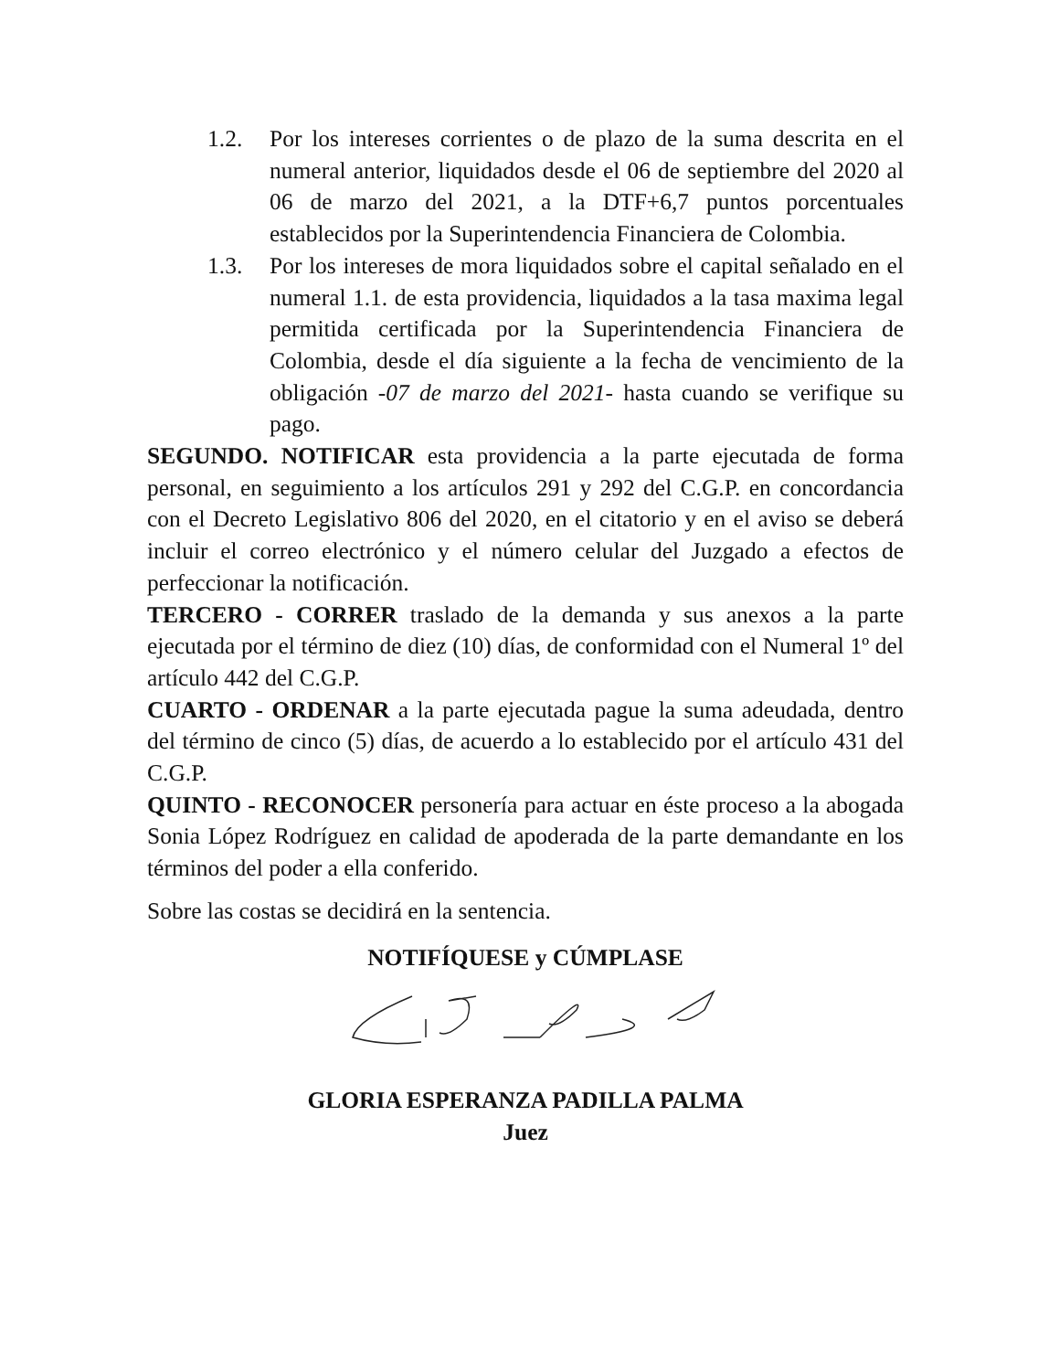1.2. Por los intereses corrientes o de plazo de la suma descrita en el numeral anterior, liquidados desde el 06 de septiembre del 2020 al 06 de marzo del 2021, a la DTF+6,7 puntos porcentuales establecidos por la Superintendencia Financiera de Colombia.
1.3. Por los intereses de mora liquidados sobre el capital señalado en el numeral 1.1. de esta providencia, liquidados a la tasa maxima legal permitida certificada por la Superintendencia Financiera de Colombia, desde el día siguiente a la fecha de vencimiento de la obligación -07 de marzo del 2021- hasta cuando se verifique su pago.
SEGUNDO. NOTIFICAR esta providencia a la parte ejecutada de forma personal, en seguimiento a los artículos 291 y 292 del C.G.P. en concordancia con el Decreto Legislativo 806 del 2020, en el citatorio y en el aviso se deberá incluir el correo electrónico y el número celular del Juzgado a efectos de perfeccionar la notificación.
TERCERO - CORRER traslado de la demanda y sus anexos a la parte ejecutada por el término de diez (10) días, de conformidad con el Numeral 1º del artículo 442 del C.G.P.
CUARTO - ORDENAR a la parte ejecutada pague la suma adeudada, dentro del término de cinco (5) días, de acuerdo a lo establecido por el artículo 431 del C.G.P.
QUINTO - RECONOCER personería para actuar en éste proceso a la abogada Sonia López Rodríguez en calidad de apoderada de la parte demandante en los términos del poder a ella conferido.
Sobre las costas se decidirá en la sentencia.
NOTIFÍQUESE y CÚMPLASE
GLORIA ESPERANZA PADILLA PALMA
Juez